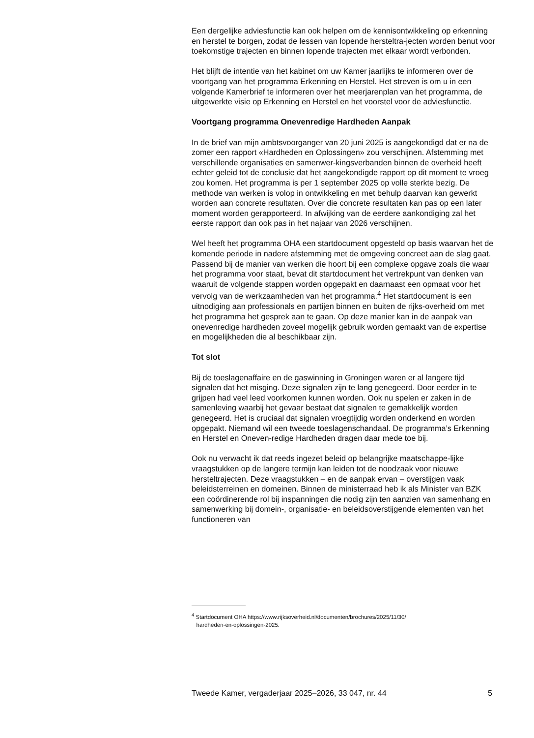Een dergelijke adviesfunctie kan ook helpen om de kennisontwikkeling op erkenning en herstel te borgen, zodat de lessen van lopende hersteltra-jecten worden benut voor toekomstige trajecten en binnen lopende trajecten met elkaar wordt verbonden.
Het blijft de intentie van het kabinet om uw Kamer jaarlijks te informeren over de voortgang van het programma Erkenning en Herstel. Het streven is om u in een volgende Kamerbrief te informeren over het meerjarenplan van het programma, de uitgewerkte visie op Erkenning en Herstel en het voorstel voor de adviesfunctie.
Voortgang programma Onevenredige Hardheden Aanpak
In de brief van mijn ambtsvoorganger van 20 juni 2025 is aangekondigd dat er na de zomer een rapport «Hardheden en Oplossingen» zou verschijnen. Afstemming met verschillende organisaties en samenwer-kingsverbanden binnen de overheid heeft echter geleid tot de conclusie dat het aangekondigde rapport op dit moment te vroeg zou komen. Het programma is per 1 september 2025 op volle sterkte bezig. De methode van werken is volop in ontwikkeling en met behulp daarvan kan gewerkt worden aan concrete resultaten. Over die concrete resultaten kan pas op een later moment worden gerapporteerd. In afwijking van de eerdere aankondiging zal het eerste rapport dan ook pas in het najaar van 2026 verschijnen.
Wel heeft het programma OHA een startdocument opgesteld op basis waarvan het de komende periode in nadere afstemming met de omgeving concreet aan de slag gaat. Passend bij de manier van werken die hoort bij een complexe opgave zoals die waar het programma voor staat, bevat dit startdocument het vertrekpunt van denken van waaruit de volgende stappen worden opgepakt en daarnaast een opmaat voor het vervolg van de werkzaamheden van het programma.<sup>4</sup> Het startdocument is een uitnodiging aan professionals en partijen binnen en buiten de rijks-overheid om met het programma het gesprek aan te gaan. Op deze manier kan in de aanpak van onevenredige hardheden zoveel mogelijk gebruik worden gemaakt van de expertise en mogelijkheden die al beschikbaar zijn.
Tot slot
Bij de toeslagenaffaire en de gaswinning in Groningen waren er al langere tijd signalen dat het misging. Deze signalen zijn te lang genegeerd. Door eerder in te grijpen had veel leed voorkomen kunnen worden. Ook nu spelen er zaken in de samenleving waarbij het gevaar bestaat dat signalen te gemakkelijk worden genegeerd. Het is cruciaal dat signalen vroegtijdig worden onderkend en worden opgepakt. Niemand wil een tweede toeslagenschandaal. De programma’s Erkenning en Herstel en Oneven-redige Hardheden dragen daar mede toe bij.
Ook nu verwacht ik dat reeds ingezet beleid op belangrijke maatschappe-lijke vraagstukken op de langere termijn kan leiden tot de noodzaak voor nieuwe hersteltrajecten. Deze vraagstukken – en de aanpak ervan – overstijgen vaak beleidsterreinen en domeinen. Binnen de ministerraad heb ik als Minister van BZK een coördinerende rol bij inspanningen die nodig zijn ten aanzien van samenhang en samenwerking bij domein-, organisatie- en beleidsoverstijgende elementen van het functioneren van
<sup>4</sup> Startdocument OHA https://www.rijksoverheid.nl/documenten/brochures/2025/11/30/
hardheden-en-oplossingen-2025.
Tweede Kamer, vergaderjaar 2025–2026, 33 047, nr. 44 5